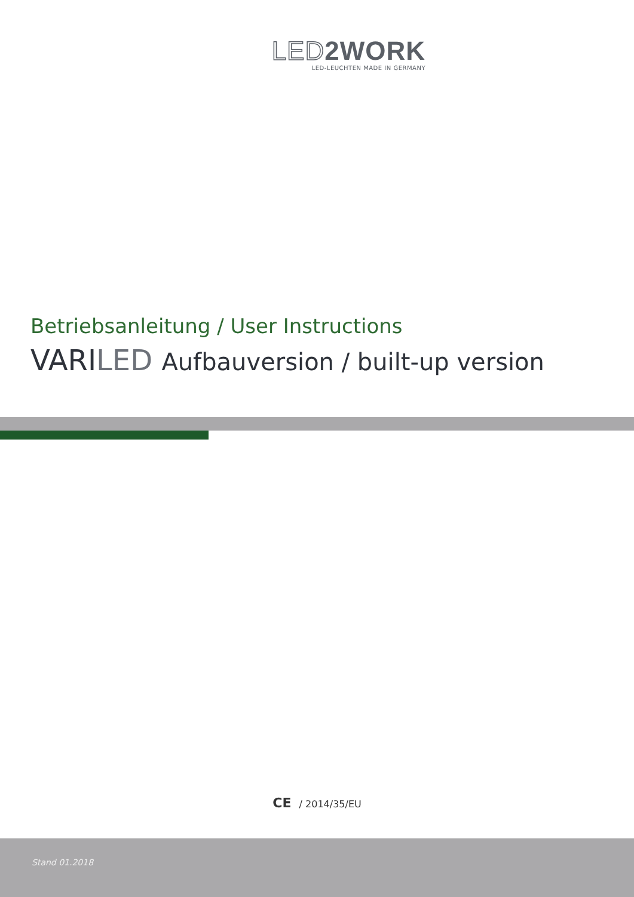LED2WORK
LED-LEUCHTEN MADE IN GERMANY
Betriebsanleitung / User Instructions
VARILED Aufbauversion / built-up version
CE / 2014/35/EU
Stand 01.2018